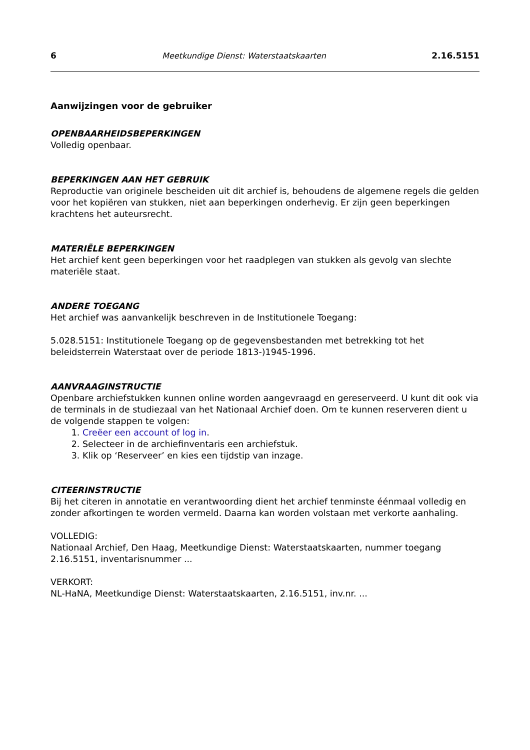6 Meetkundige Dienst: Waterstaatskaarten 2.16.5151
Aanwijzingen voor de gebruiker
OPENBAARHEIDSBEPERKINGEN
Volledig openbaar.
BEPERKINGEN AAN HET GEBRUIK
Reproductie van originele bescheiden uit dit archief is, behoudens de algemene regels die gelden voor het kopiëren van stukken, niet aan beperkingen onderhevig. Er zijn geen beperkingen krachtens het auteursrecht.
MATERIËLE BEPERKINGEN
Het archief kent geen beperkingen voor het raadplegen van stukken als gevolg van slechte materiële staat.
ANDERE TOEGANG
Het archief was aanvankelijk beschreven in de Institutionele Toegang:
5.028.5151: Institutionele Toegang op de gegevensbestanden met betrekking tot het beleidsterrein Waterstaat over de periode 1813-)1945-1996.
AANVRAAGINSTRUCTIE
Openbare archiefstukken kunnen online worden aangevraagd en gereserveerd. U kunt dit ook via de terminals in de studiezaal van het Nationaal Archief doen. Om te kunnen reserveren dient u de volgende stappen te volgen:
1. Creëer een account of log in.
2. Selecteer in de archiefinventaris een archiefstuk.
3. Klik op ‘Reserveer’ en kies een tijdstip van inzage.
CITEERINSTRUCTIE
Bij het citeren in annotatie en verantwoording dient het archief tenminste éénmaal volledig en zonder afkortingen te worden vermeld. Daarna kan worden volstaan met verkorte aanhaling.
VOLLEDIG:
Nationaal Archief, Den Haag, Meetkundige Dienst: Waterstaatskaarten, nummer toegang 2.16.5151, inventarisnummer ...
VERKORT:
NL-HaNA, Meetkundige Dienst: Waterstaatskaarten, 2.16.5151, inv.nr. ...